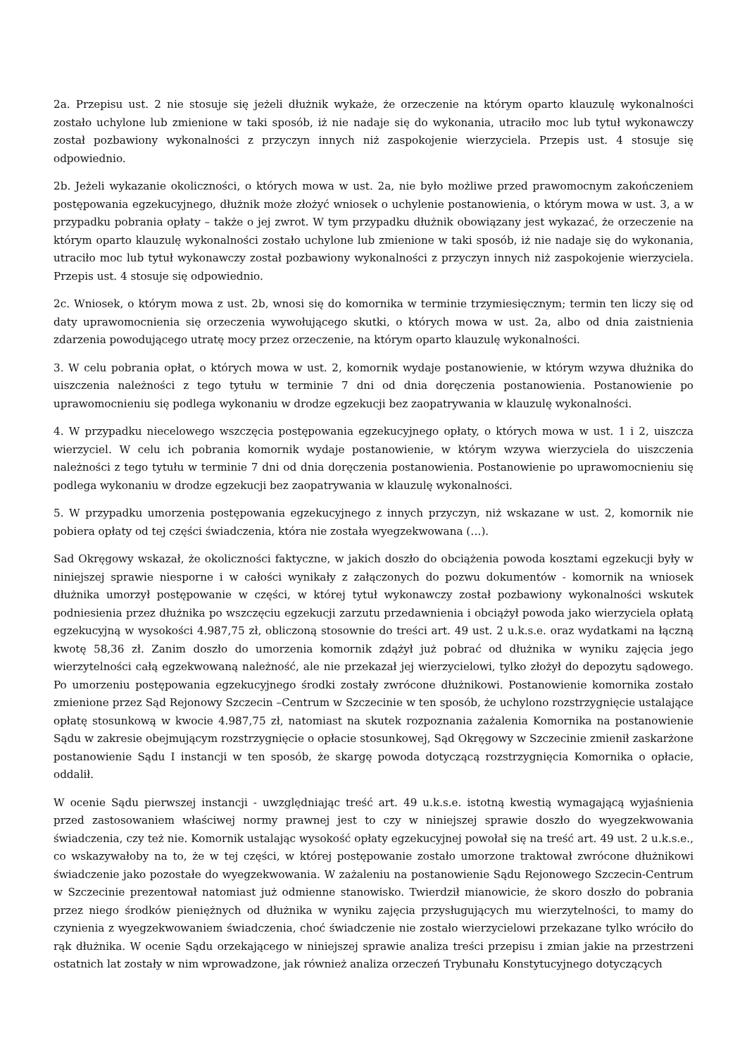2a. Przepisu ust. 2 nie stosuje się jeżeli dłużnik wykaże, że orzeczenie na którym oparto klauzulę wykonalności zostało uchylone lub zmienione w taki sposób, iż nie nadaje się do wykonania, utraciło moc lub tytuł wykonawczy został pozbawiony wykonalności z przyczyn innych niż zaspokojenie wierzyciela. Przepis ust. 4 stosuje się odpowiednio.
2b. Jeżeli wykazanie okoliczności, o których mowa w ust. 2a, nie było możliwe przed prawomocnym zakończeniem postępowania egzekucyjnego, dłużnik może złożyć wniosek o uchylenie postanowienia, o którym mowa w ust. 3, a w przypadku pobrania opłaty – także o jej zwrot. W tym przypadku dłużnik obowiązany jest wykazać, że orzeczenie na którym oparto klauzulę wykonalności zostało uchylone lub zmienione w taki sposób, iż nie nadaje się do wykonania, utraciło moc lub tytuł wykonawczy został pozbawiony wykonalności z przyczyn innych niż zaspokojenie wierzyciela. Przepis ust. 4 stosuje się odpowiednio.
2c. Wniosek, o którym mowa z ust. 2b, wnosi się do komornika w terminie trzymiesięcznym; termin ten liczy się od daty uprawomocnienia się orzeczenia wywołującego skutki, o których mowa w ust. 2a, albo od dnia zaistnienia zdarzenia powodującego utratę mocy przez orzeczenie, na którym oparto klauzulę wykonalności.
3. W celu pobrania opłat, o których mowa w ust. 2, komornik wydaje postanowienie, w którym wzywa dłużnika do uiszczenia należności z tego tytułu w terminie 7 dni od dnia doręczenia postanowienia. Postanowienie po uprawomocnieniu się podlega wykonaniu w drodze egzekucji bez zaopatrywania w klauzulę wykonalności.
4. W przypadku niecelowego wszczęcia postępowania egzekucyjnego opłaty, o których mowa w ust. 1 i 2, uiszcza wierzyciel. W celu ich pobrania komornik wydaje postanowienie, w którym wzywa wierzyciela do uiszczenia należności z tego tytułu w terminie 7 dni od dnia doręczenia postanowienia. Postanowienie po uprawomocnieniu się podlega wykonaniu w drodze egzekucji bez zaopatrywania w klauzulę wykonalności.
5. W przypadku umorzenia postępowania egzekucyjnego z innych przyczyn, niż wskazane w ust. 2, komornik nie pobiera opłaty od tej części świadczenia, która nie została wyegzekwowana (…).
Sad Okręgowy wskazał, że okoliczności faktyczne, w jakich doszło do obciążenia powoda kosztami egzekucji były w niniejszej sprawie niesporne i w całości wynikały z załączonych do pozwu dokumentów - komornik na wniosek dłużnika umorzył postępowanie w części, w której tytuł wykonawczy został pozbawiony wykonalności wskutek podniesienia przez dłużnika po wszczęciu egzekucji zarzutu przedawnienia i obciążył powoda jako wierzyciela opłatą egzekucyjną w wysokości 4.987,75 zł, obliczoną stosownie do treści art. 49 ust. 2 u.k.s.e. oraz wydatkami na łączną kwotę 58,36 zł. Zanim doszło do umorzenia komornik zdążył już pobrać od dłużnika w wyniku zajęcia jego wierzytelności całą egzekwowaną należność, ale nie przekazał jej wierzycielowi, tylko złożył do depozytu sądowego. Po umorzeniu postępowania egzekucyjnego środki zostały zwrócone dłużnikowi. Postanowienie komornika zostało zmienione przez Sąd Rejonowy Szczecin –Centrum w Szczecinie w ten sposób, że uchylono rozstrzygnięcie ustalające opłatę stosunkową w kwocie 4.987,75 zł, natomiast na skutek rozpoznania zażalenia Komornika na postanowienie Sądu w zakresie obejmującym rozstrzygnięcie o opłacie stosunkowej, Sąd Okręgowy w Szczecinie zmienił zaskarżone postanowienie Sądu I instancji w ten sposób, że skargę powoda dotyczącą rozstrzygnięcia Komornika o opłacie, oddalił.
W ocenie Sądu pierwszej instancji - uwzględniając treść art. 49 u.k.s.e. istotną kwestią wymagającą wyjaśnienia przed zastosowaniem właściwej normy prawnej jest to czy w niniejszej sprawie doszło do wyegzekwowania świadczenia, czy też nie. Komornik ustalając wysokość opłaty egzekucyjnej powołał się na treść art. 49 ust. 2 u.k.s.e., co wskazywałoby na to, że w tej części, w której postępowanie zostało umorzone traktował zwrócone dłużnikowi świadczenie jako pozostałe do wyegzekwowania. W zażaleniu na postanowienie Sądu Rejonowego Szczecin-Centrum w Szczecinie prezentował natomiast już odmienne stanowisko. Twierdził mianowicie, że skoro doszło do pobrania przez niego środków pieniężnych od dłużnika w wyniku zajęcia przysługujących mu wierzytelności, to mamy do czynienia z wyegzekwowaniem świadczenia, choć świadczenie nie zostało wierzycielowi przekazane tylko wróciło do rąk dłużnika. W ocenie Sądu orzekającego w niniejszej sprawie analiza treści przepisu i zmian jakie na przestrzeni ostatnich lat zostały w nim wprowadzone, jak również analiza orzeczeń Trybunału Konstytucyjnego dotyczących